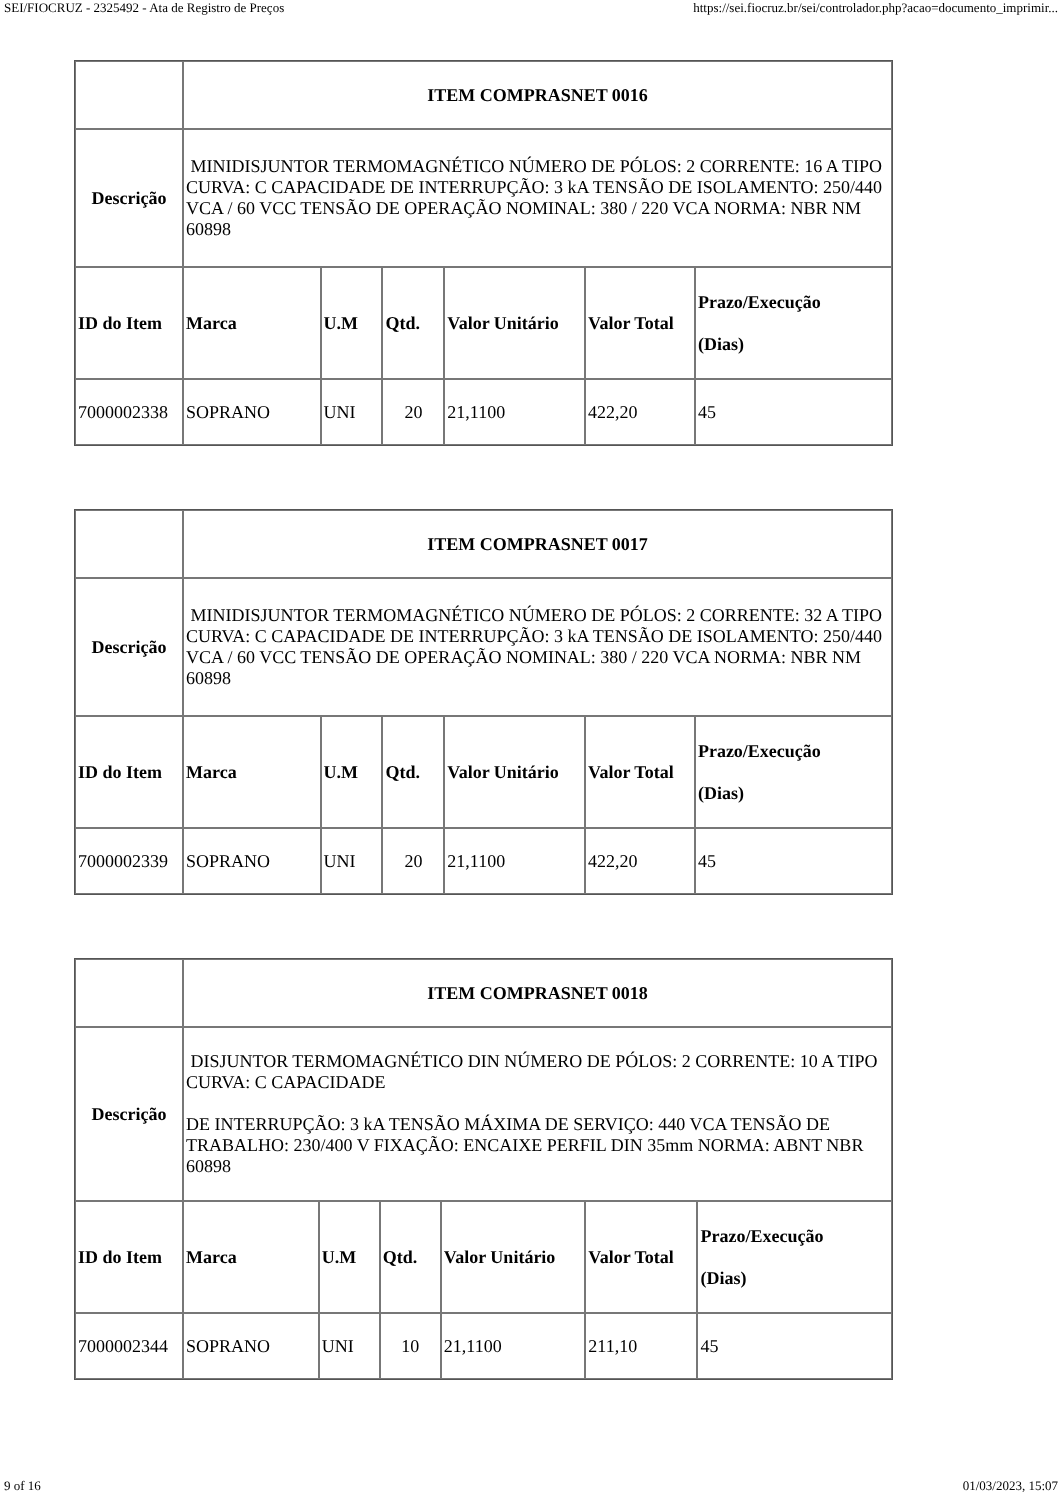SEI/FIOCRUZ - 2325492 - Ata de Registro de Preços https://sei.fiocruz.br/sei/controlador.php?acao=documento_imprimir...
| | ITEM COMPRASNET 0016 | | | | | |
| Descrição | MINIDISJUNTOR TERMOMAGNÉTICO NÚMERO DE PÓLOS: 2 CORRENTE: 16 A TIPO CURVA: C CAPACIDADE DE INTERRUPÇÃO: 3 kA TENSÃO DE ISOLAMENTO: 250/440 VCA / 60 VCC TENSÃO DE OPERAÇÃO NOMINAL: 380 / 220 VCA NORMA: NBR NM 60898 | | | | | |
| ID do Item | Marca | U.M | Qtd. | Valor Unitário | Valor Total | Prazo/Execução (Dias) |
| 7000002338 | SOPRANO | UNI | 20 | 21,1100 | 422,20 | 45 |
| | ITEM COMPRASNET 0017 | | | | | |
| Descrição | MINIDISJUNTOR TERMOMAGNÉTICO NÚMERO DE PÓLOS: 2 CORRENTE: 32 A TIPO CURVA: C CAPACIDADE DE INTERRUPÇÃO: 3 kA TENSÃO DE ISOLAMENTO: 250/440 VCA / 60 VCC TENSÃO DE OPERAÇÃO NOMINAL: 380 / 220 VCA NORMA: NBR NM 60898 | | | | | |
| ID do Item | Marca | U.M | Qtd. | Valor Unitário | Valor Total | Prazo/Execução (Dias) |
| 7000002339 | SOPRANO | UNI | 20 | 21,1100 | 422,20 | 45 |
| | ITEM COMPRASNET 0018 | | | | | |
| Descrição | DISJUNTOR TERMOMAGNÉTICO DIN NÚMERO DE PÓLOS: 2 CORRENTE: 10 A TIPO CURVA: C CAPACIDADE DE INTERRUPÇÃO: 3 kA TENSÃO MÁXIMA DE SERVIÇO: 440 VCA TENSÃO DE TRABALHO: 230/400 V FIXAÇÃO: ENCAIXE PERFIL DIN 35mm NORMA: ABNT NBR 60898 | | | | | |
| ID do Item | Marca | U.M | Qtd. | Valor Unitário | Valor Total | Prazo/Execução (Dias) |
| 7000002344 | SOPRANO | UNI | 10 | 21,1100 | 211,10 | 45 |
9 of 16 01/03/2023, 15:07